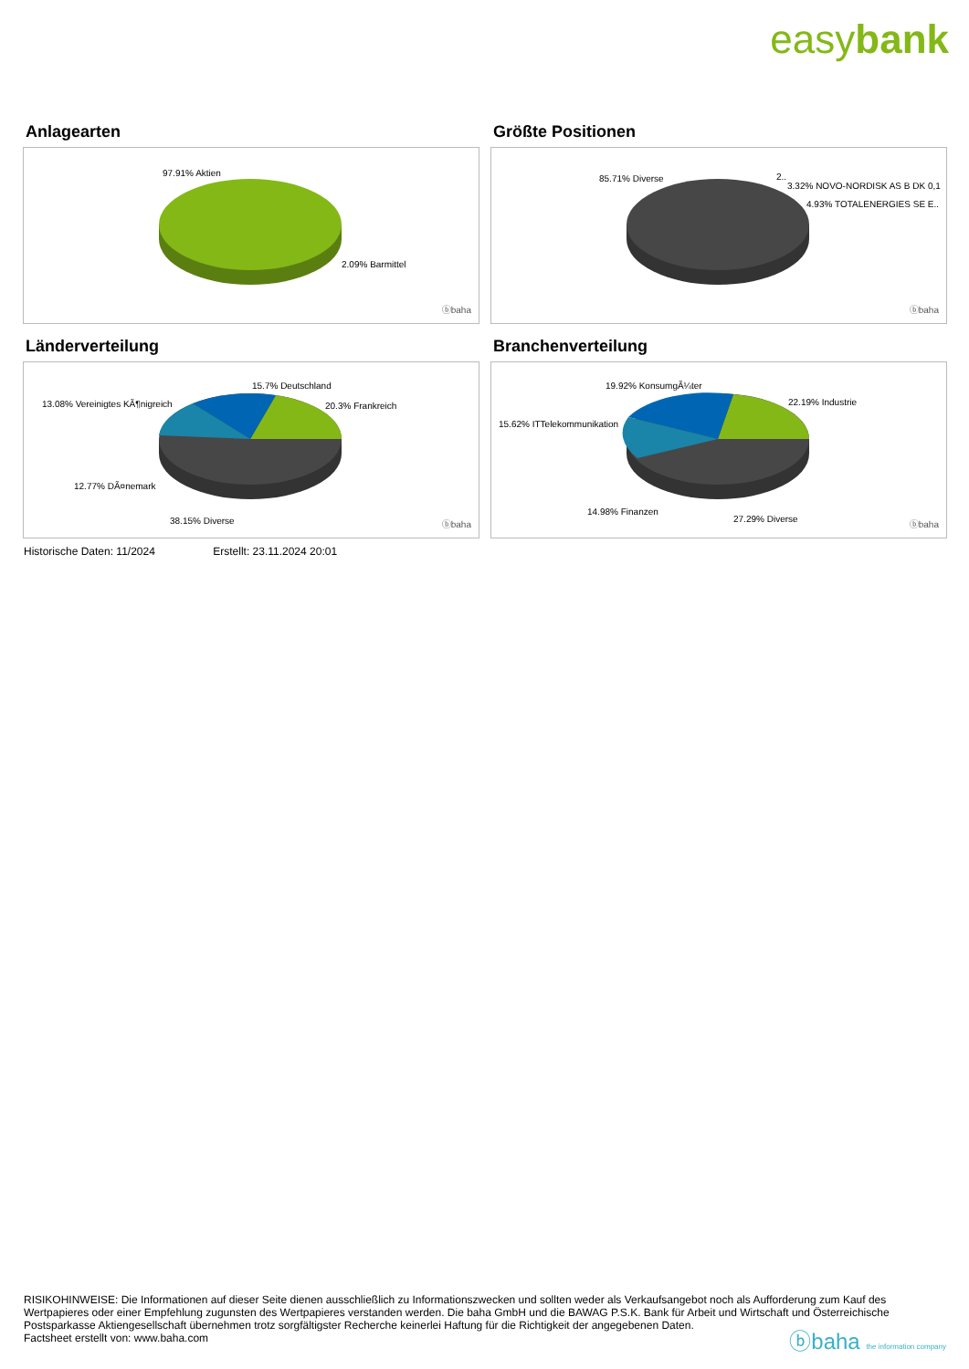easybank
Anlagearten
97.91% Aktien
2.09% Barmittel
ⓑbaha
Größte Positionen
85.71% Diverse 2..
3.32% NOVO-NORDISK AS B DK 0,1
4.93% TOTALENERGIES SE E..
ⓑbaha
Länderverteilung
15.7% Deutschland
13.08% Vereinigtes KÃ¶nigreich 20.3% Frankreich
12.77% DÃ¤nemark
38.15% Diverse ⓑbaha
Branchenverteilung
19.92% KonsumgÃ¼ter
22.19% Industrie
15.62% ITTelekommunikation
14.98% Finanzen
27.29% Diverse
ⓑbaha
Historische Daten: 11/2024 Erstellt: 23.11.2024 20:01
RISIKOHINWEISE: Die Informationen auf dieser Seite dienen ausschließlich zu Informationszwecken und sollten weder als Verkaufsangebot noch als Aufforderung zum Kauf des Wertpapieres oder einer Empfehlung zugunsten des Wertpapieres verstanden werden. Die baha GmbH und die BAWAG P.S.K. Bank für Arbeit und Wirtschaft und Österreichische Postsparkasse Aktiengesellschaft übernehmen trotz sorgfältigster Recherche keinerlei Haftung für die Richtigkeit der angegebenen Daten.
Factsheet erstellt von: www.baha.com
ⓑbaha the information company